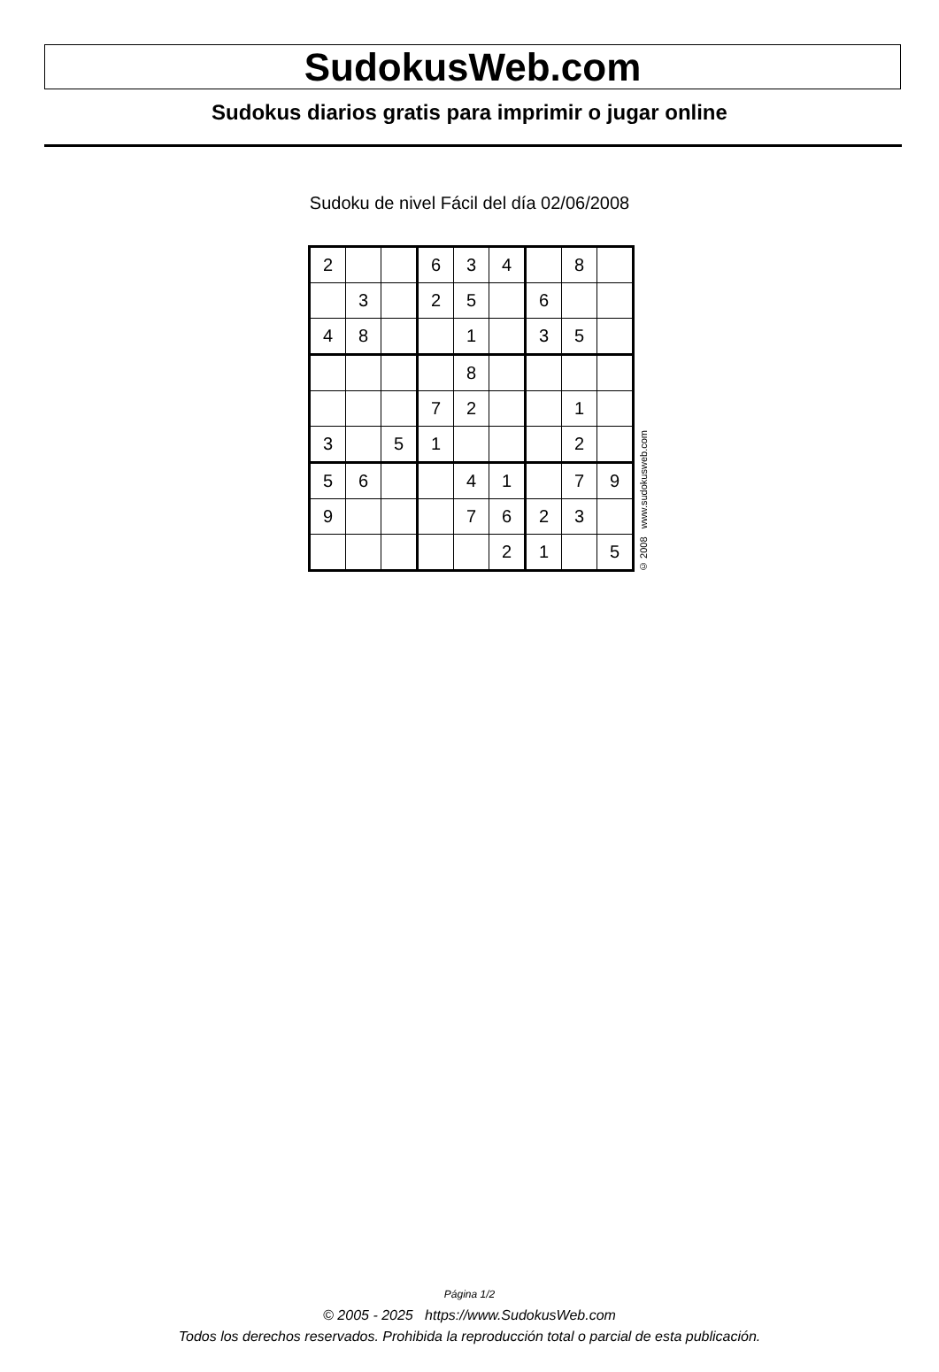SudokusWeb.com
Sudokus diarios gratis para imprimir o jugar online
Sudoku de nivel Fácil del día 02/06/2008
| 2 | | | 6 | 3 | 4 | | 8 | |
| | 3 | | 2 | 5 | | 6 | | |
| 4 | 8 | | | 1 | | 3 | 5 | |
| | | | | 8 | | | | |
| | | | 7 | 2 | | | 1 | |
| 3 | | 5 | 1 | | | | 2 | |
| 5 | 6 | | | 4 | 1 | | 7 | 9 |
| 9 | | | | 7 | 6 | 2 | 3 | |
| | | | | | 2 | 1 | | 5 |
© 2008 www.sudokusweb.com
Página 1/2
© 2005 - 2025 https://www.SudokusWeb.com
Todos los derechos reservados. Prohibida la reproducción total o parcial de esta publicación.